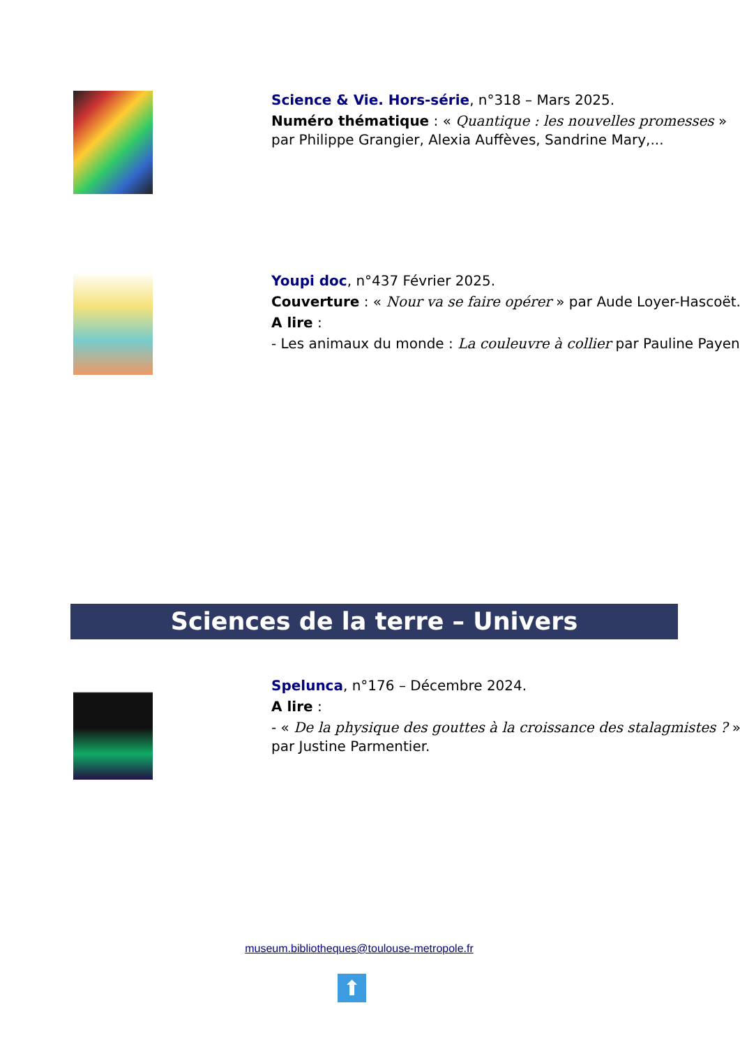Science & Vie. Hors-série, n°318 – Mars 2025.
Numéro thématique : « Quantique : les nouvelles promesses » par Philippe Grangier, Alexia Auffèves, Sandrine Mary,...
Youpi doc, n°437 Février 2025.
Couverture : « Nour va se faire opérer » par Aude Loyer-Hascoët.
A lire :
- Les animaux du monde : La couleuvre à collier par Pauline Payen.
Sciences de la terre – Univers
Spelunca, n°176 – Décembre 2024.
A lire :
- « De la physique des gouttes à la croissance des stalagmistes ? » par Justine Parmentier.
museum.bibliotheques@toulouse-metropole.fr
⬆